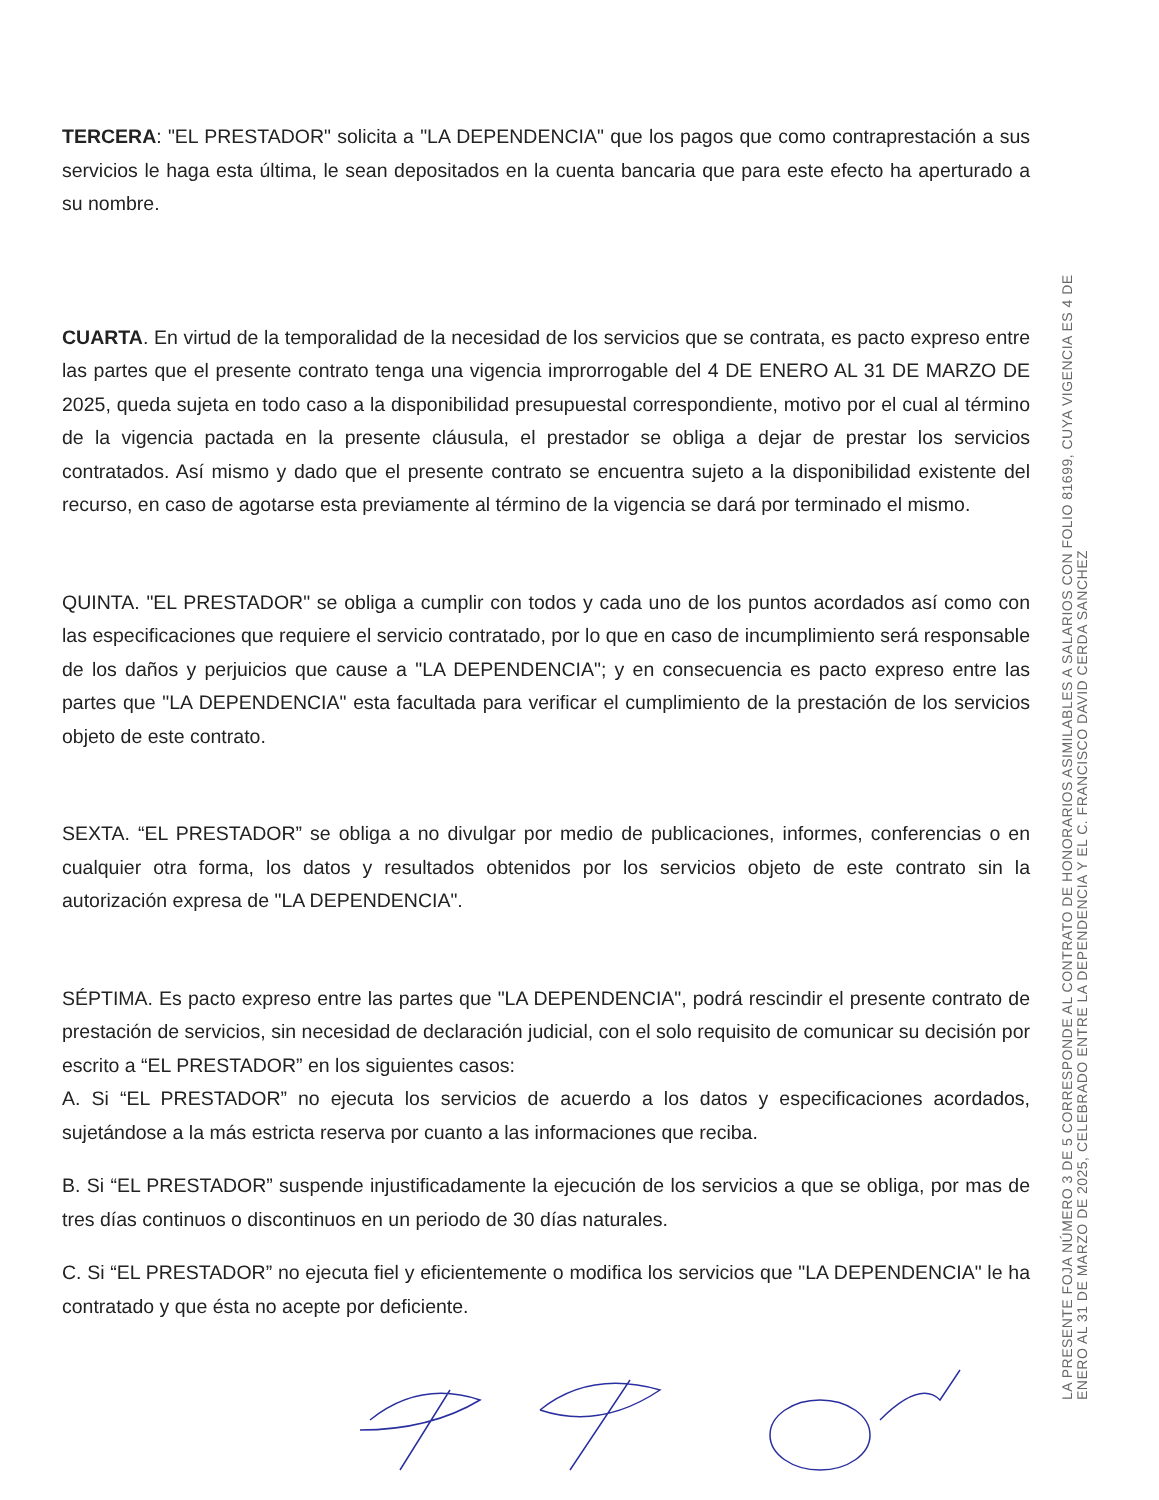TERCERA: "EL PRESTADOR" solicita a "LA DEPENDENCIA" que los pagos que como contraprestación a sus servicios le haga esta última, le sean depositados en la cuenta bancaria que para este efecto ha aperturado a su nombre.
CUARTA. En virtud de la temporalidad de la necesidad de los servicios que se contrata, es pacto expreso entre las partes que el presente contrato tenga una vigencia improrrogable del 4 DE ENERO AL 31 DE MARZO DE 2025, queda sujeta en todo caso a la disponibilidad presupuestal correspondiente, motivo por el cual al término de la vigencia pactada en la presente cláusula, el prestador se obliga a dejar de prestar los servicios contratados. Así mismo y dado que el presente contrato se encuentra sujeto a la disponibilidad existente del recurso, en caso de agotarse esta previamente al término de la vigencia se dará por terminado el mismo.
QUINTA. "EL PRESTADOR" se obliga a cumplir con todos y cada uno de los puntos acordados así como con las especificaciones que requiere el servicio contratado, por lo que en caso de incumplimiento será responsable de los daños y perjuicios que cause a "LA DEPENDENCIA"; y en consecuencia es pacto expreso entre las partes que "LA DEPENDENCIA" esta facultada para verificar el cumplimiento de la prestación de los servicios objeto de este contrato.
SEXTA. “EL PRESTADOR” se obliga a no divulgar por medio de publicaciones, informes, conferencias o en cualquier otra forma, los datos y resultados obtenidos por los servicios objeto de este contrato sin la autorización expresa de "LA DEPENDENCIA".
SÉPTIMA. Es pacto expreso entre las partes que "LA DEPENDENCIA", podrá rescindir el presente contrato de prestación de servicios, sin necesidad de declaración judicial, con el solo requisito de comunicar su decisión por escrito a “EL PRESTADOR” en los siguientes casos:
A. Si “EL PRESTADOR” no ejecuta los servicios de acuerdo a los datos y especificaciones acordados, sujetándose a la más estricta reserva por cuanto a las informaciones que reciba.
B. Si “EL PRESTADOR” suspende injustificadamente la ejecución de los servicios a que se obliga, por mas de tres días continuos o discontinuos en un periodo de 30 días naturales.
C. Si “EL PRESTADOR” no ejecuta fiel y eficientemente o modifica los servicios que "LA DEPENDENCIA" le ha contratado y que ésta no acepte por deficiente.
LA PRESENTE FOJA NÚMERO 3 DE 5 CORRESPONDE AL CONTRATO DE HONORARIOS ASIMILABLES A SALARIOS CON FOLIO 81699, CUYA VIGENCIA ES 4 DE ENERO AL 31 DE MARZO DE 2025, CELEBRADO ENTRE LA DEPENDENCIA Y EL C. FRANCISCO DAVID CERDA SANCHEZ